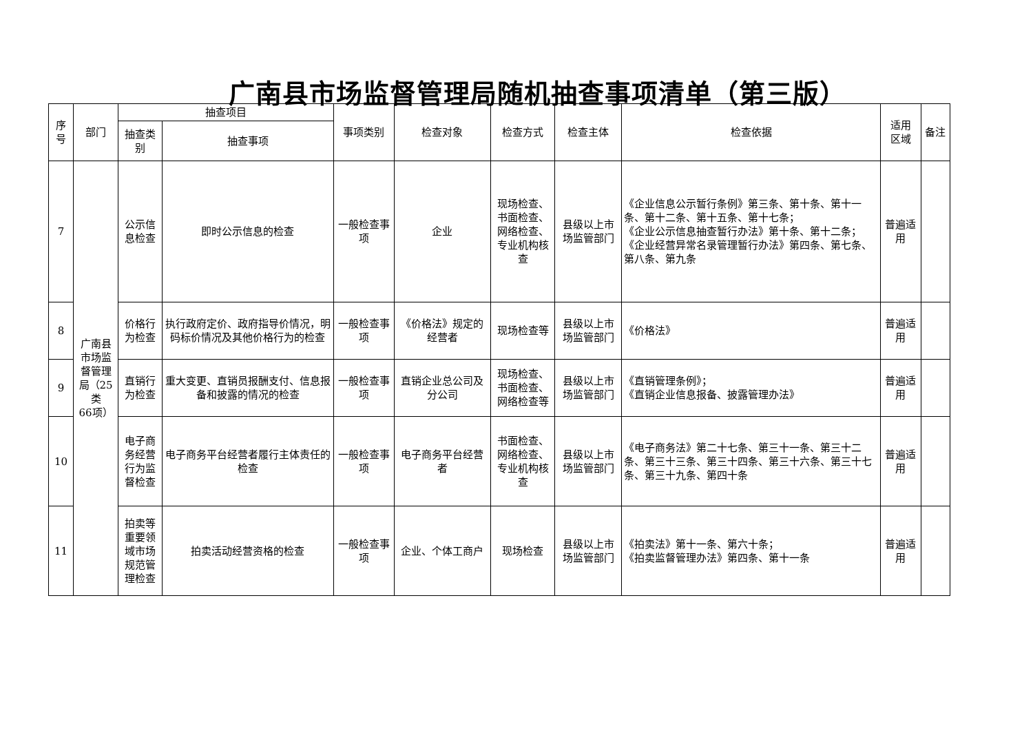广南县市场监督管理局随机抽查事项清单（第三版）
| 序 号 | 部门 | 抽查项目 | | 事项类别 | 检查对象 | 检查方式 | 检查主体 | 检查依据 | 适用 区域 | 备注 |
| --- | --- | --- | --- | --- | --- | --- | --- | --- | --- | --- |
| | | 抽查类 别 | 抽查事项 | | | | | | | |
| 7 | 广南县 市场监 督管理 局（25 类 66项） | 公示信 息检查 | 即时公示信息的检查 | 一般检查事 项 | 企业 | 现场检查、 书面检查、 网络检查、 专业机构核 查 | 县级以上市 场监管部门 | 《企业信息公示暂行条例》第三条、第十条、第十一条、第十二条、第十五条、第十七条； 《企业公示信息抽查暂行办法》第十条、第十二条； 《企业经营异常名录管理暂行办法》第四条、第七条、第八条、第九条 | 普遍适 用 | |
| 8 | | 价格行 为检查 | 执行政府定价、政府指导价情况，明码标价情况及其他价格行为的检查 | 一般检查事 项 | 《价格法》规定的 经营者 | 现场检查等 | 县级以上市 场监管部门 | 《价格法》 | 普遍适 用 | |
| 9 | | 直销行 为检查 | 重大变更、直销员报酬支付、信息报备和披露的情况的检查 | 一般检查事 项 | 直销企业总公司及 分公司 | 现场检查、 书面检查、 网络检查等 | 县级以上市 场监管部门 | 《直销管理条例》； 《直销企业信息报备、披露管理办法》 | 普遍适 用 | |
| 10 | | 电子商 务经营 行为监 督检查 | 电子商务平台经营者履行主体责任的检查 | 一般检查事 项 | 电子商务平台经营 者 | 书面检查、 网络检查、 专业机构核 查 | 县级以上市 场监管部门 | 《电子商务法》第二十七条、第三十一条、第三十二条、第三十三条、第三十四条、第三十六条、第三十七条、第三十九条、第四十条 | 普遍适 用 | |
| 11 | | 拍卖等 重要领 域市场 规范管 理检查 | 拍卖活动经营资格的检查 | 一般检查事 项 | 企业、个体工商户 | 现场检查 | 县级以上市 场监管部门 | 《拍卖法》第十一条、第六十条； 《拍卖监督管理办法》第四条、第十一条 | 普遍适 用 | |